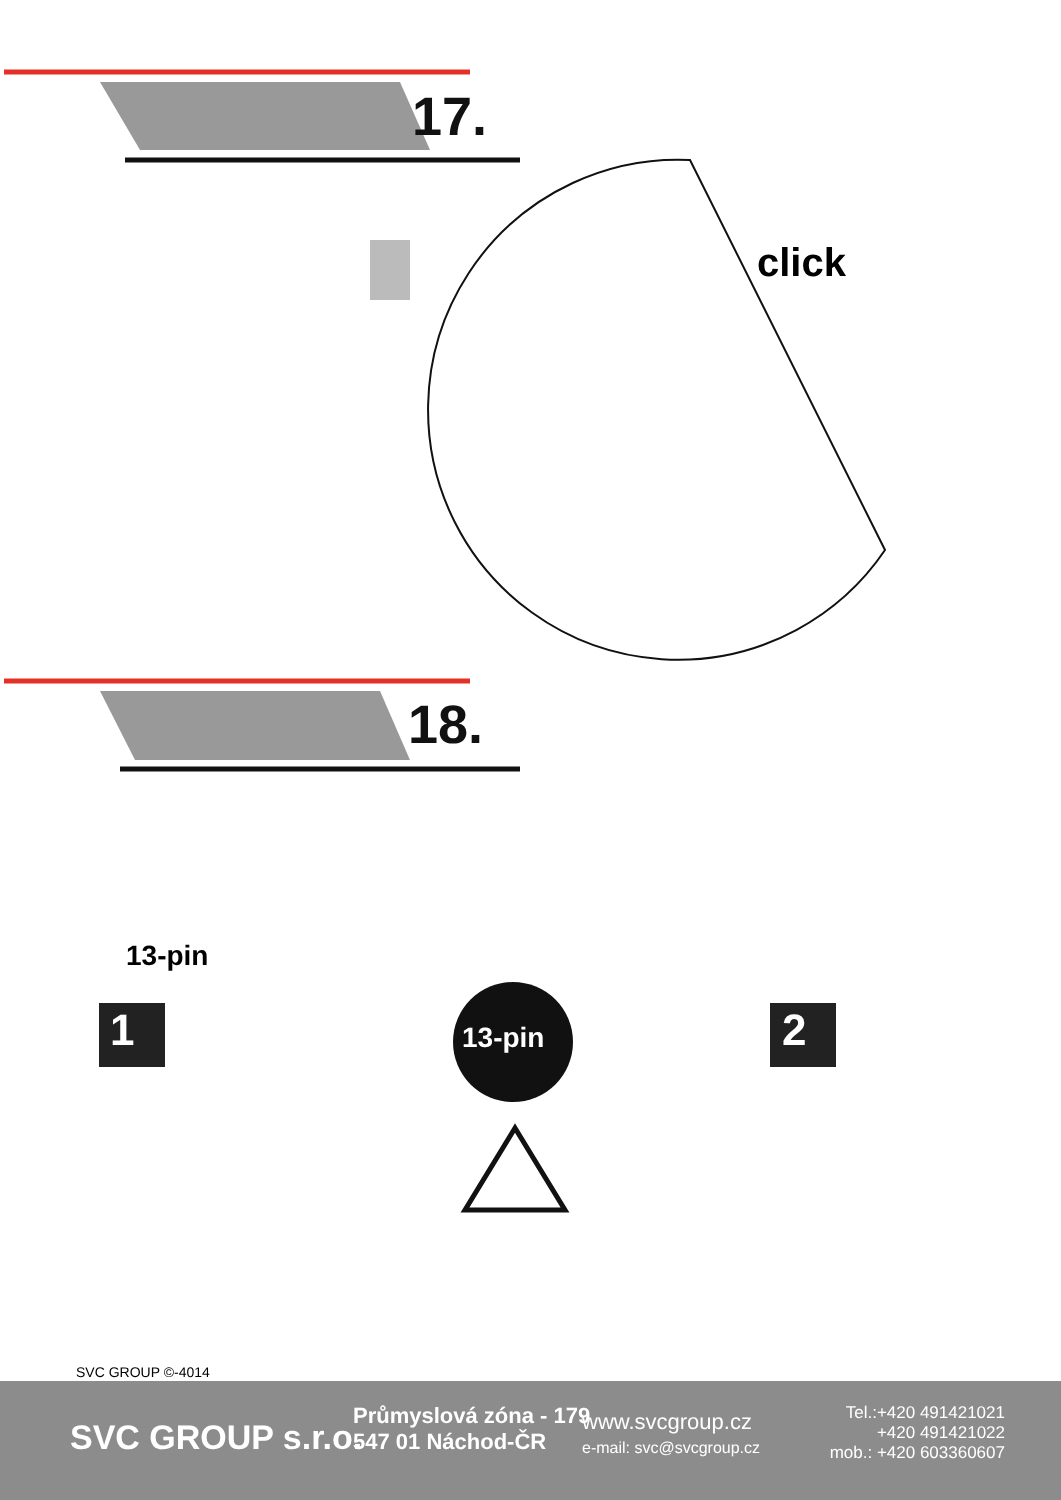17.
click
18.
13-pin
1 13-pin 2
SVC GROUP ©-4014
SVC GROUP s.r.o.
Průmyslová zóna - 179
547 01 Náchod-ČR
www.svcgroup.cz
e-mail: svc@svcgroup.cz
Tel.:+420 491421021
+420 491421022
mob.: +420 603360607